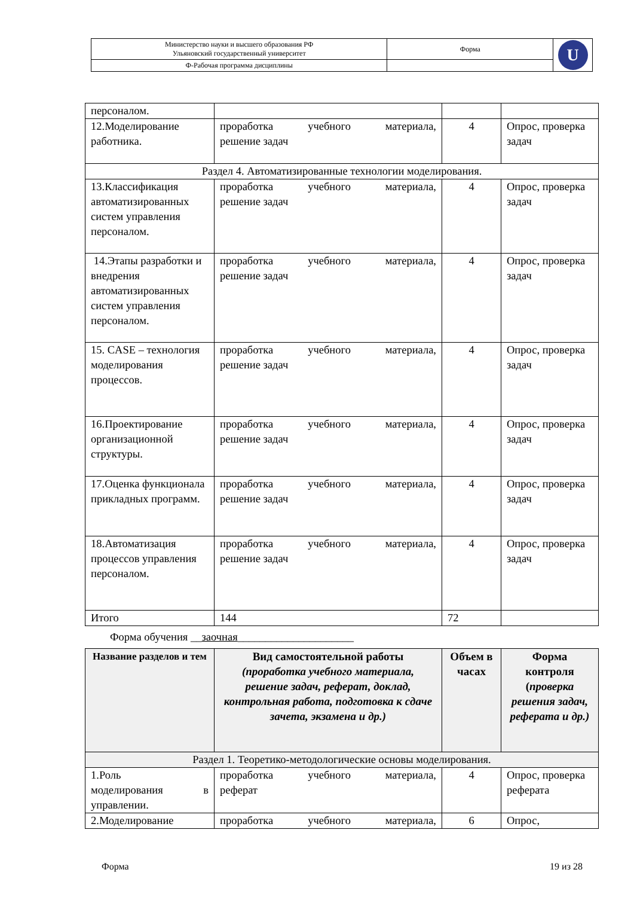| Министерство науки и высшего образования РФ Ульяновский государственный университет | Форма | U |
| Ф-Рабочая программа дисциплины | | |
| персоналом. | | | |
| 12.Моделирование работника. | проработка учебного материала, решение задач | 4 | Опрос, проверка задач |
| Раздел 4. Автоматизированные технологии моделирования. | | | |
| 13.Классификация автоматизированных систем управления персоналом. | проработка учебного материала, решение задач | 4 | Опрос, проверка задач |
| 14.Этапы разработки и внедрения автоматизированных систем управления персоналом. | проработка учебного материала, решение задач | 4 | Опрос, проверка задач |
| 15. CASE – технология моделирования процессов. | проработка учебного материала, решение задач | 4 | Опрос, проверка задач |
| 16.Проектирование организационной структуры. | проработка учебного материала, решение задач | 4 | Опрос, проверка задач |
| 17.Оценка функционала прикладных программ. | проработка учебного материала, решение задач | 4 | Опрос, проверка задач |
| 18.Автоматизация процессов управления персоналом. | проработка учебного материала, решение задач | 4 | Опрос, проверка задач |
| Итого | 144 | 72 | |
Форма обучения __заочная_____________________
| Название разделов и тем | Вид самостоятельной работы (проработка учебного материала, решение задач, реферат, доклад, контрольная работа, подготовка к сдаче зачета, экзамена и др.) | Объем в часах | Форма контроля ( проверка решения задач, реферата и др.) |
| --- | --- | --- | --- |
| Раздел 1. Теоретико-методологические основы моделирования. | | | |
| 1.Роль моделирования в управлении. | проработка учебного материала, реферат | 4 | Опрос, проверка реферата |
| 2.Моделирование | проработка учебного материала, | 6 | Опрос, |
Форма 19 из 28